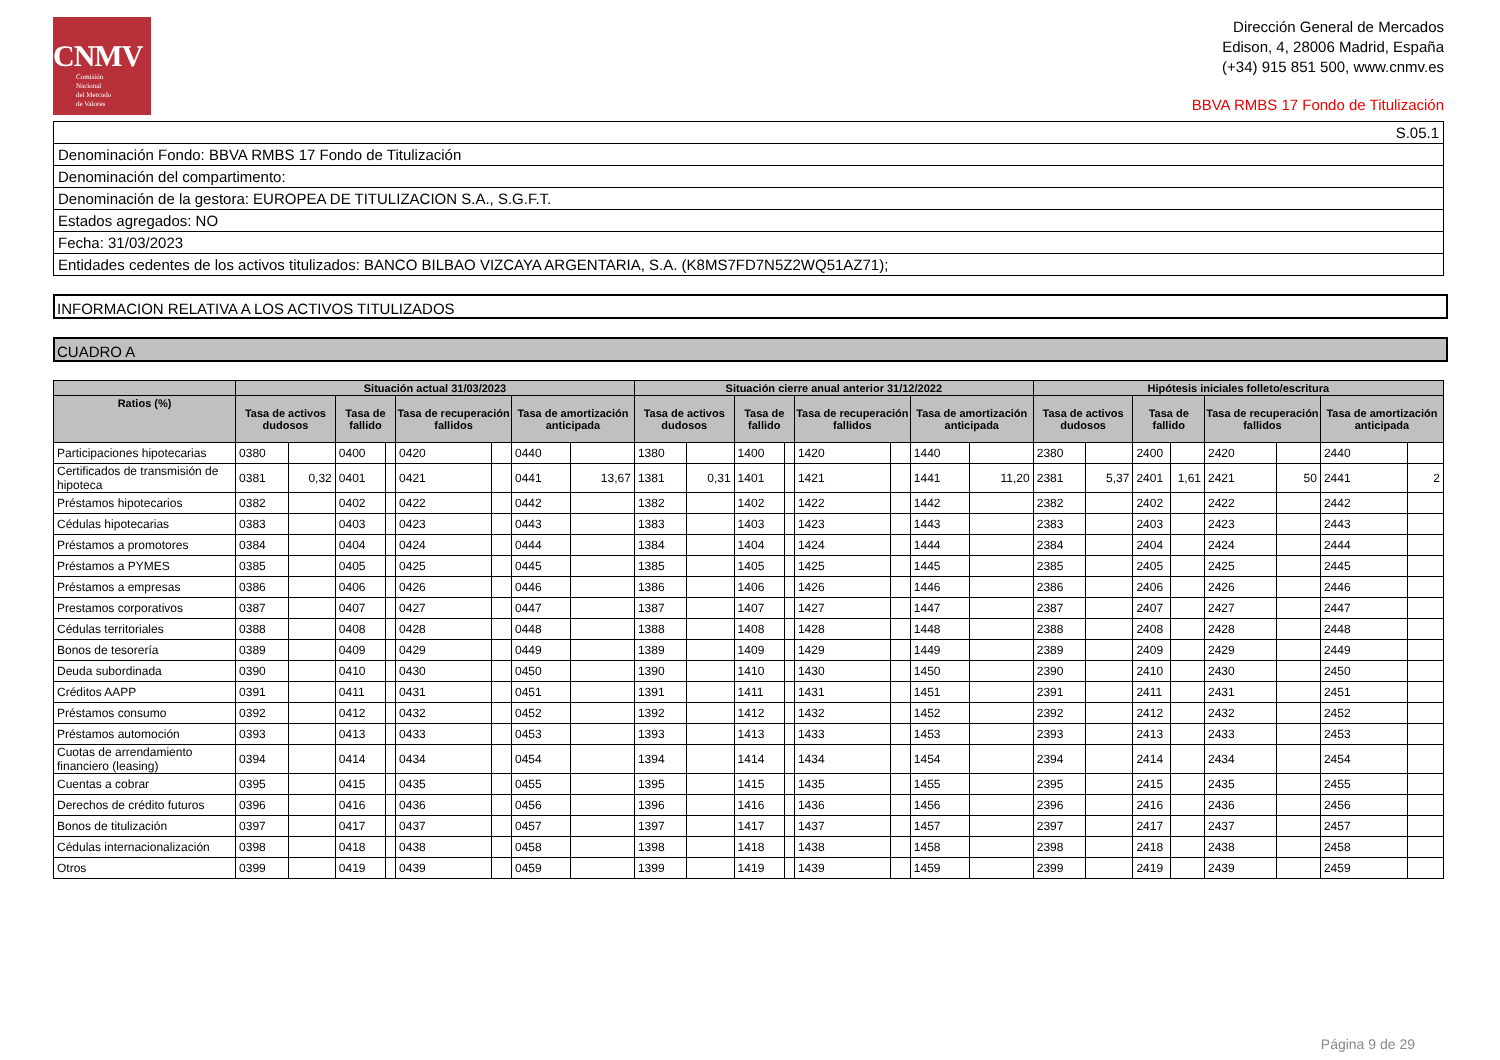CNMV
Comisión
Nacional
del Mercado
de Valores
Dirección General de Mercados
Edison, 4, 28006 Madrid, España
(+34) 915 851 500, www.cnmv.es
BBVA RMBS 17 Fondo de Titulización
| S.05.1 |
| Denominación Fondo: BBVA RMBS 17 Fondo de Titulización |
| Denominación del compartimento: |
| Denominación de la gestora: EUROPEA DE TITULIZACION S.A., S.G.F.T. |
| Estados agregados: NO |
| Fecha: 31/03/2023 |
| Entidades cedentes de los activos titulizados: BANCO BILBAO VIZCAYA ARGENTARIA, S.A. (K8MS7FD7N5Z2WQ51AZ71); |
INFORMACION RELATIVA A LOS ACTIVOS TITULIZADOS
CUADRO A
| | Situación actual 31/03/2023 | | | | | | | | Situación cierre anual anterior 31/12/2022 | | | | | | | | Hipótesis iniciales folleto/escritura | | | | | | | |
| --- | --- | --- | --- | --- | --- | --- | --- | --- | --- | --- | --- | --- | --- | --- | --- | --- | --- | --- | --- | --- | --- | --- | --- | --- |
| Ratios (%) | Tasa de activos dudosos | | Tasa de fallido | | Tasa de recuperación fallidos | | Tasa de amortización anticipada | | Tasa de activos dudosos | | Tasa de fallido | | Tasa de recuperación fallidos | | Tasa de amortización anticipada | | Tasa de activos dudosos | | Tasa de fallido | | Tasa de recuperación fallidos | | Tasa de amortización anticipada | |
| Participaciones hipotecarias | 0380 | | 0400 | | 0420 | | 0440 | | 1380 | | 1400 | | 1420 | | 1440 | | 2380 | | 2400 | | 2420 | | 2440 | |
| Certificados de transmisión de hipoteca | 0381 | 0,32 | 0401 | | 0421 | | 0441 | 13,67 | 1381 | 0,31 | 1401 | | 1421 | | 1441 | 11,20 | 2381 | 5,37 | 2401 | 1,61 | 2421 | 50 | 2441 | 2 |
| Préstamos hipotecarios | 0382 | | 0402 | | 0422 | | 0442 | | 1382 | | 1402 | | 1422 | | 1442 | | 2382 | | 2402 | | 2422 | | 2442 | |
| Cédulas hipotecarias | 0383 | | 0403 | | 0423 | | 0443 | | 1383 | | 1403 | | 1423 | | 1443 | | 2383 | | 2403 | | 2423 | | 2443 | |
| Préstamos a promotores | 0384 | | 0404 | | 0424 | | 0444 | | 1384 | | 1404 | | 1424 | | 1444 | | 2384 | | 2404 | | 2424 | | 2444 | |
| Préstamos a PYMES | 0385 | | 0405 | | 0425 | | 0445 | | 1385 | | 1405 | | 1425 | | 1445 | | 2385 | | 2405 | | 2425 | | 2445 | |
| Préstamos a empresas | 0386 | | 0406 | | 0426 | | 0446 | | 1386 | | 1406 | | 1426 | | 1446 | | 2386 | | 2406 | | 2426 | | 2446 | |
| Prestamos corporativos | 0387 | | 0407 | | 0427 | | 0447 | | 1387 | | 1407 | | 1427 | | 1447 | | 2387 | | 2407 | | 2427 | | 2447 | |
| Cédulas territoriales | 0388 | | 0408 | | 0428 | | 0448 | | 1388 | | 1408 | | 1428 | | 1448 | | 2388 | | 2408 | | 2428 | | 2448 | |
| Bonos de tesorería | 0389 | | 0409 | | 0429 | | 0449 | | 1389 | | 1409 | | 1429 | | 1449 | | 2389 | | 2409 | | 2429 | | 2449 | |
| Deuda subordinada | 0390 | | 0410 | | 0430 | | 0450 | | 1390 | | 1410 | | 1430 | | 1450 | | 2390 | | 2410 | | 2430 | | 2450 | |
| Créditos AAPP | 0391 | | 0411 | | 0431 | | 0451 | | 1391 | | 1411 | | 1431 | | 1451 | | 2391 | | 2411 | | 2431 | | 2451 | |
| Préstamos consumo | 0392 | | 0412 | | 0432 | | 0452 | | 1392 | | 1412 | | 1432 | | 1452 | | 2392 | | 2412 | | 2432 | | 2452 | |
| Préstamos automoción | 0393 | | 0413 | | 0433 | | 0453 | | 1393 | | 1413 | | 1433 | | 1453 | | 2393 | | 2413 | | 2433 | | 2453 | |
| Cuotas de arrendamiento financiero (leasing) | 0394 | | 0414 | | 0434 | | 0454 | | 1394 | | 1414 | | 1434 | | 1454 | | 2394 | | 2414 | | 2434 | | 2454 | |
| Cuentas a cobrar | 0395 | | 0415 | | 0435 | | 0455 | | 1395 | | 1415 | | 1435 | | 1455 | | 2395 | | 2415 | | 2435 | | 2455 | |
| Derechos de crédito futuros | 0396 | | 0416 | | 0436 | | 0456 | | 1396 | | 1416 | | 1436 | | 1456 | | 2396 | | 2416 | | 2436 | | 2456 | |
| Bonos de titulización | 0397 | | 0417 | | 0437 | | 0457 | | 1397 | | 1417 | | 1437 | | 1457 | | 2397 | | 2417 | | 2437 | | 2457 | |
| Cédulas internacionalización | 0398 | | 0418 | | 0438 | | 0458 | | 1398 | | 1418 | | 1438 | | 1458 | | 2398 | | 2418 | | 2438 | | 2458 | |
| Otros | 0399 | | 0419 | | 0439 | | 0459 | | 1399 | | 1419 | | 1439 | | 1459 | | 2399 | | 2419 | | 2439 | | 2459 | |
Página 9 de 29